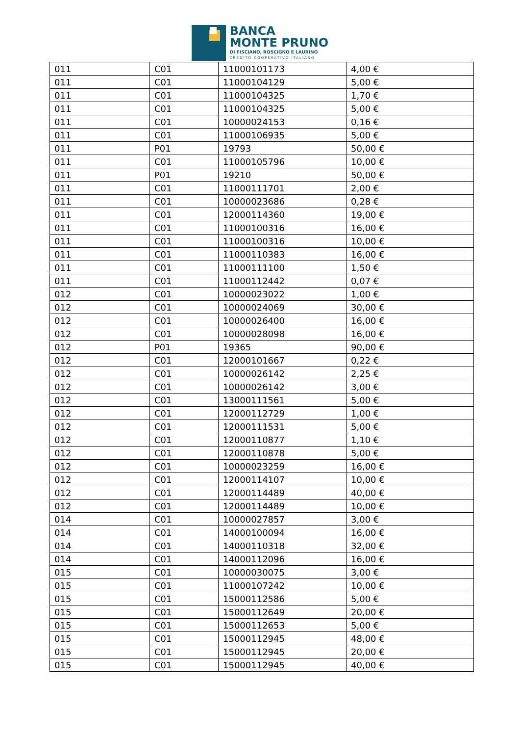BANCA
MONTE PRUNO
DI FISCIANO, ROSCIGNO E LAURINO
CREDITO COOPERATIVO ITALIANO
| 011 | C01 | 11000101173 | 4,00 € |
| 011 | C01 | 11000104129 | 5,00 € |
| 011 | C01 | 11000104325 | 1,70 € |
| 011 | C01 | 11000104325 | 5,00 € |
| 011 | C01 | 10000024153 | 0,16 € |
| 011 | C01 | 11000106935 | 5,00 € |
| 011 | P01 | 19793 | 50,00 € |
| 011 | C01 | 11000105796 | 10,00 € |
| 011 | P01 | 19210 | 50,00 € |
| 011 | C01 | 11000111701 | 2,00 € |
| 011 | C01 | 10000023686 | 0,28 € |
| 011 | C01 | 12000114360 | 19,00 € |
| 011 | C01 | 11000100316 | 16,00 € |
| 011 | C01 | 11000100316 | 10,00 € |
| 011 | C01 | 11000110383 | 16,00 € |
| 011 | C01 | 11000111100 | 1,50 € |
| 011 | C01 | 11000112442 | 0,07 € |
| 012 | C01 | 10000023022 | 1,00 € |
| 012 | C01 | 10000024069 | 30,00 € |
| 012 | C01 | 10000026400 | 16,00 € |
| 012 | C01 | 10000028098 | 16,00 € |
| 012 | P01 | 19365 | 90,00 € |
| 012 | C01 | 12000101667 | 0,22 € |
| 012 | C01 | 10000026142 | 2,25 € |
| 012 | C01 | 10000026142 | 3,00 € |
| 012 | C01 | 13000111561 | 5,00 € |
| 012 | C01 | 12000112729 | 1,00 € |
| 012 | C01 | 12000111531 | 5,00 € |
| 012 | C01 | 12000110877 | 1,10 € |
| 012 | C01 | 12000110878 | 5,00 € |
| 012 | C01 | 10000023259 | 16,00 € |
| 012 | C01 | 12000114107 | 10,00 € |
| 012 | C01 | 12000114489 | 40,00 € |
| 012 | C01 | 12000114489 | 10,00 € |
| 014 | C01 | 10000027857 | 3,00 € |
| 014 | C01 | 14000100094 | 16,00 € |
| 014 | C01 | 14000110318 | 32,00 € |
| 014 | C01 | 14000112096 | 16,00 € |
| 015 | C01 | 10000030075 | 3,00 € |
| 015 | C01 | 11000107242 | 10,00 € |
| 015 | C01 | 15000112586 | 5,00 € |
| 015 | C01 | 15000112649 | 20,00 € |
| 015 | C01 | 15000112653 | 5,00 € |
| 015 | C01 | 15000112945 | 48,00 € |
| 015 | C01 | 15000112945 | 20,00 € |
| 015 | C01 | 15000112945 | 40,00 € |